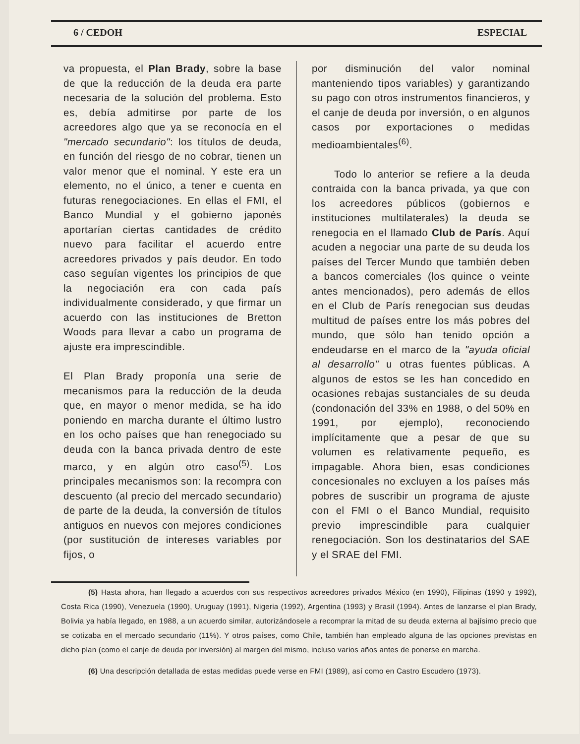6 / CEDOH ESPECIAL
va propuesta, el Plan Brady, sobre la base de que la reducción de la deuda era parte necesaria de la solución del problema. Esto es, debía admitirse por parte de los acreedores algo que ya se reconocía en el "mercado secundario": los títulos de deuda, en función del riesgo de no cobrar, tienen un valor menor que el nominal. Y este era un elemento, no el único, a tener e cuenta en futuras renegociaciones. En ellas el FMI, el Banco Mundial y el gobierno japonés aportarían ciertas cantidades de crédito nuevo para facilitar el acuerdo entre acreedores privados y país deudor. En todo caso seguían vigentes los principios de que la negociación era con cada país individualmente considerado, y que firmar un acuerdo con las instituciones de Bretton Woods para llevar a cabo un programa de ajuste era imprescindible.
El Plan Brady proponía una serie de mecanismos para la reducción de la deuda que, en mayor o menor medida, se ha ido poniendo en marcha durante el último lustro en los ocho países que han renegociado su deuda con la banca privada dentro de este marco, y en algún otro caso<sup>(5)</sup>. Los principales mecanismos son: la recompra con descuento (al precio del mercado secundario) de parte de la deuda, la conversión de títulos antiguos en nuevos con mejores condiciones (por sustitución de intereses variables por fijos, o
por disminución del valor nominal manteniendo tipos variables) y garantizando su pago con otros instrumentos financieros, y el canje de deuda por inversión, o en algunos casos por exportaciones o medidas medioambientales<sup>(6)</sup>.
Todo lo anterior se refiere a la deuda contraida con la banca privada, ya que con los acreedores públicos (gobiernos e instituciones multilaterales) la deuda se renegocia en el llamado Club de París. Aquí acuden a negociar una parte de su deuda los países del Tercer Mundo que también deben a bancos comerciales (los quince o veinte antes mencionados), pero además de ellos en el Club de París renegocian sus deudas multitud de países entre los más pobres del mundo, que sólo han tenido opción a endeudarse en el marco de la "ayuda oficial al desarrollo" u otras fuentes públicas. A algunos de estos se les han concedido en ocasiones rebajas sustanciales de su deuda (condonación del 33% en 1988, o del 50% en 1991, por ejemplo), reconociendo implícitamente que a pesar de que su volumen es relativamente pequeño, es impagable. Ahora bien, esas condiciones concesionales no excluyen a los países más pobres de suscribir un programa de ajuste con el FMI o el Banco Mundial, requisito previo imprescindible para cualquier renegociación. Son los destinatarios del SAE y el SRAE del FMI.
(5) Hasta ahora, han llegado a acuerdos con sus respectivos acreedores privados México (en 1990), Filipinas (1990 y 1992), Costa Rica (1990), Venezuela (1990), Uruguay (1991), Nigeria (1992), Argentina (1993) y Brasil (1994). Antes de lanzarse el plan Brady, Bolivia ya había llegado, en 1988, a un acuerdo similar, autorizándosele a recomprar la mitad de su deuda externa al bajísimo precio que se cotizaba en el mercado secundario (11%). Y otros países, como Chile, también han empleado alguna de las opciones previstas en dicho plan (como el canje de deuda por inversión) al margen del mismo, incluso varios años antes de ponerse en marcha.
(6) Una descripción detallada de estas medidas puede verse en FMI (1989), así como en Castro Escudero (1973).